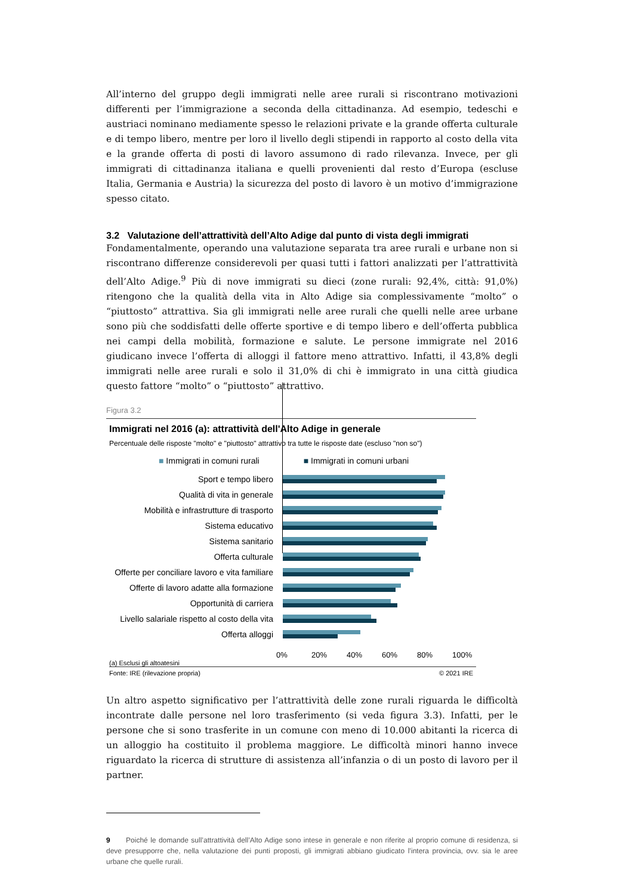All’interno del gruppo degli immigrati nelle aree rurali si riscontrano motivazioni differenti per l’immigrazione a seconda della cittadinanza. Ad esempio, tedeschi e austriaci nominano mediamente spesso le relazioni private e la grande offerta culturale e di tempo libero, mentre per loro il livello degli stipendi in rapporto al costo della vita e la grande offerta di posti di lavoro assumono di rado rilevanza. Invece, per gli immigrati di cittadinanza italiana e quelli provenienti dal resto d’Europa (escluse Italia, Germania e Austria) la sicurezza del posto di lavoro è un motivo d’immigrazione spesso citato.
3.2 Valutazione dell’attrattività dell’Alto Adige dal punto di vista degli immigrati
Fondamentalmente, operando una valutazione separata tra aree rurali e urbane non si riscontrano differenze considerevoli per quasi tutti i fattori analizzati per l’attrattività dell’Alto Adige.<sup>9</sup> Più di nove immigrati su dieci (zone rurali: 92,4%, città: 91,0%) ritengono che la qualità della vita in Alto Adige sia complessivamente “molto” o “piuttosto” attrattiva. Sia gli immigrati nelle aree rurali che quelli nelle aree urbane sono più che soddisfatti delle offerte sportive e di tempo libero e dell’offerta pubblica nei campi della mobilità, formazione e salute. Le persone immigrate nel 2016 giudicano invece l’offerta di alloggi il fattore meno attrattivo. Infatti, il 43,8% degli immigrati nelle aree rurali e solo il 31,0% di chi è immigrato in una città giudica questo fattore “molto” o “piuttosto” attrattivo.
Figura 3.2
Immigrati nel 2016 (a): attrattività dell'Alto Adige in generale
Percentuale delle risposte "molto" e "piuttosto" attrattivo tra tutte le risposte date (escluso "non so")
■ Immigrati in comuni rurali ■ Immigrati in comuni urbani
Sport e tempo libero
Qualità di vita in generale
Mobilità e infrastrutture di trasporto
Sistema educativo
Sistema sanitario
Offerta culturale
Offerte per conciliare lavoro e vita familiare
Offerte di lavoro adatte alla formazione
Opportunità di carriera
Livello salariale rispetto al costo della vita
Offerta alloggi
0% 20% 40% 60% 80% 100%
(a) Esclusi gli altoatesini
Fonte: IRE (rilevazione propria) © 2021 IRE
Un altro aspetto significativo per l’attrattività delle zone rurali riguarda le difficoltà incontrate dalle persone nel loro trasferimento (si veda figura 3.3). Infatti, per le persone che si sono trasferite in un comune con meno di 10.000 abitanti la ricerca di un alloggio ha costituito il problema maggiore. Le difficoltà minori hanno invece riguardato la ricerca di strutture di assistenza all’infanzia o di un posto di lavoro per il partner.
9 Poiché le domande sull’attrattività dell’Alto Adige sono intese in generale e non riferite al proprio comune di residenza, si deve presupporre che, nella valutazione dei punti proposti, gli immigrati abbiano giudicato l’intera provincia, ovv. sia le aree urbane che quelle rurali.